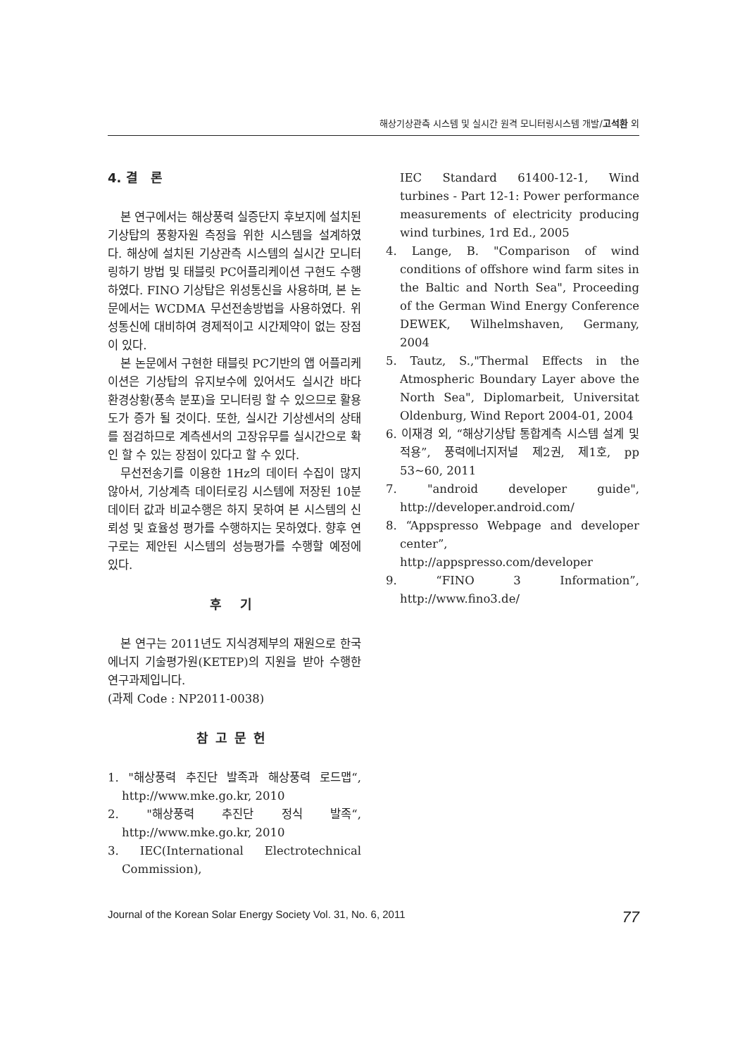해상기상관측 시스템 및 실시간 원격 모니터링시스템 개발/고석환 외
4. 결 론
본 연구에서는 해상풍력 실증단지 후보지에 설치된 기상탑의 풍황자원 측정을 위한 시스템을 설계하였다. 해상에 설치된 기상관측 시스템의 실시간 모니터링하기 방법 및 태블릿 PC어플리케이션 구현도 수행하였다. FINO 기상탑은 위성통신을 사용하며, 본 논문에서는 WCDMA 무선전송방법을 사용하였다. 위성통신에 대비하여 경제적이고 시간제약이 없는 장점이 있다.
본 논문에서 구현한 태블릿 PC기반의 앱 어플리케이션은 기상탑의 유지보수에 있어서도 실시간 바다 환경상황(풍속 분포)을 모니터링 할 수 있으므로 활용도가 증가 될 것이다. 또한, 실시간 기상센서의 상태를 점검하므로 계측센서의 고장유무를 실시간으로 확인 할 수 있는 장점이 있다고 할 수 있다.
무선전송기를 이용한 1Hz의 데이터 수집이 많지 않아서, 기상계측 데이터로깅 시스템에 저장된 10분 데이터 값과 비교수행은 하지 못하여 본 시스템의 신뢰성 및 효율성 평가를 수행하지는 못하였다. 향후 연구로는 제안된 시스템의 성능평가를 수행할 예정에 있다.
후 기
본 연구는 2011년도 지식경제부의 재원으로 한국에너지 기술평가원(KETEP)의 지원을 받아 수행한 연구과제입니다.
(과제 Code : NP2011-0038)
참고문헌
1. "해상풍력 추진단 발족과 해상풍력 로드맵“, http://www.mke.go.kr, 2010
2. "해상풍력 추진단 정식 발족“, http://www.mke.go.kr, 2010
3. IEC(International Electrotechnical Commission),
IEC Standard 61400-12-1, Wind turbines - Part 12-1: Power performance measurements of electricity producing wind turbines, 1rd Ed., 2005
4. Lange, B. "Comparison of wind conditions of offshore wind farm sites in the Baltic and North Sea", Proceeding of the German Wind Energy Conference DEWEK, Wilhelmshaven, Germany, 2004
5. Tautz, S.,"Thermal Effects in the Atmospheric Boundary Layer above the North Sea", Diplomarbeit, Universitat Oldenburg, Wind Report 2004-01, 2004
6. 이재경 외, “해상기상탑 통합계측 시스템 설계 및 적용”, 풍력에너지저널 제2권, 제1호, pp 53∼60, 2011
7. "android developer guide", http://developer.android.com/
8. “Appspresso Webpage and developer center”, http://appspresso.com/developer
9. “FINO 3 Information”, http://www.fino3.de/
Journal of the Korean Solar Energy Society Vol. 31, No. 6, 2011 77